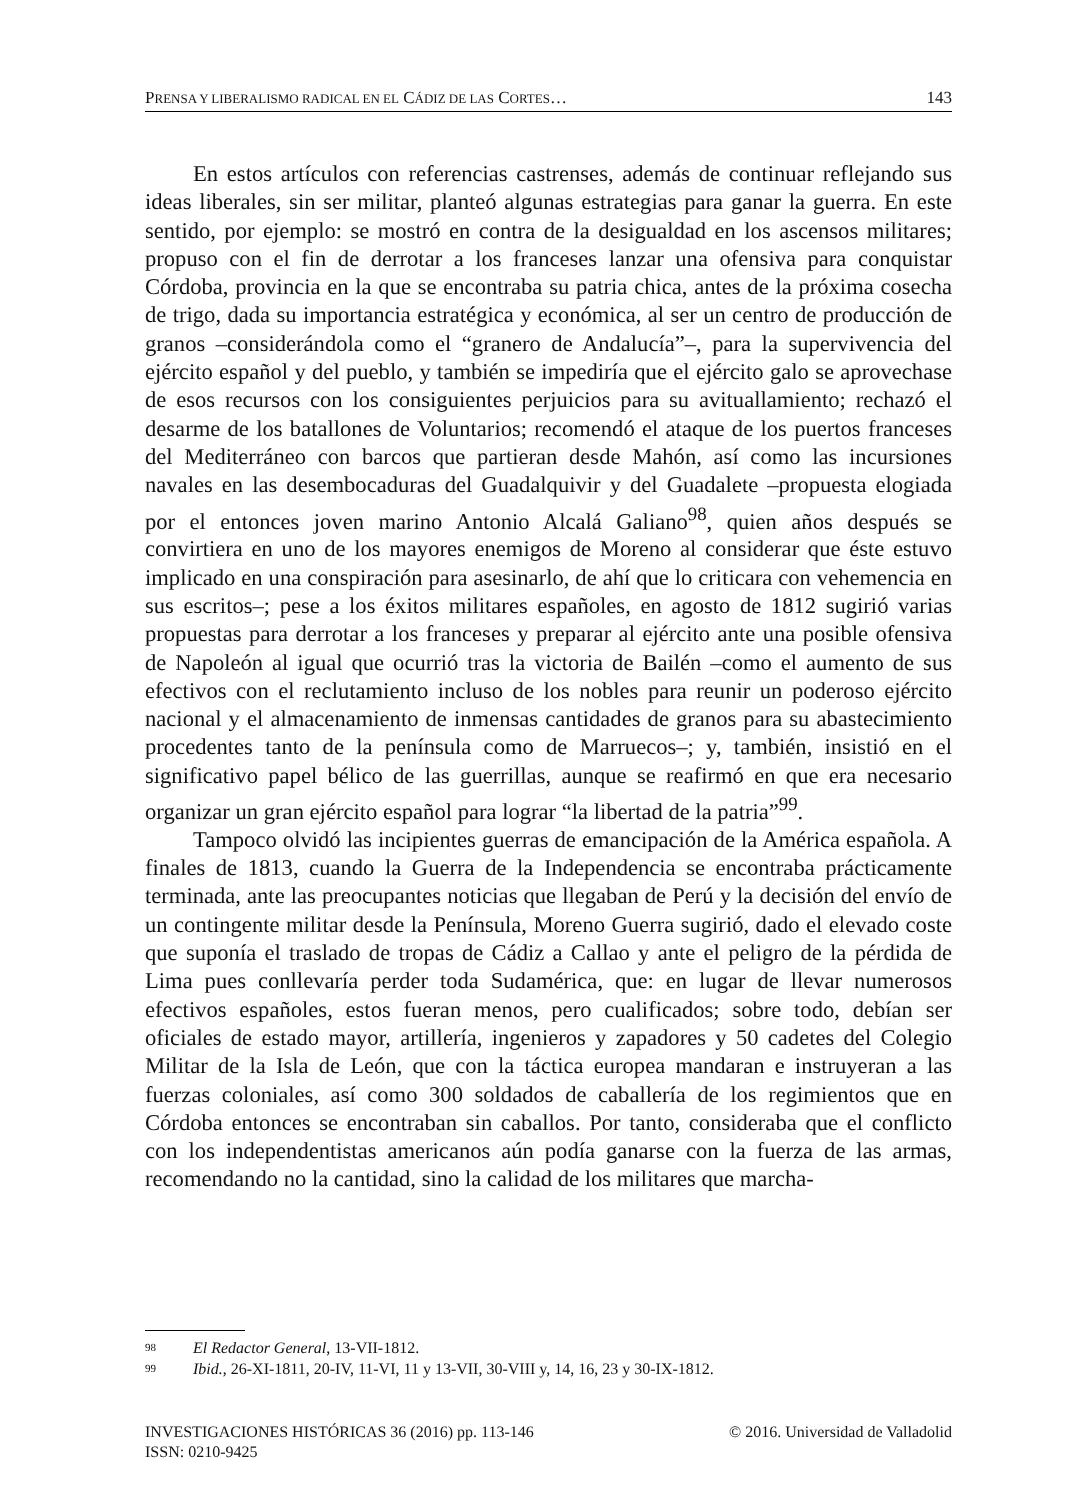PRENSA Y LIBERALISMO RADICAL EN EL CÁDIZ DE LAS CORTES… 143
En estos artículos con referencias castrenses, además de continuar reflejando sus ideas liberales, sin ser militar, planteó algunas estrategias para ganar la guerra. En este sentido, por ejemplo: se mostró en contra de la desigualdad en los ascensos militares; propuso con el fin de derrotar a los franceses lanzar una ofensiva para conquistar Córdoba, provincia en la que se encontraba su patria chica, antes de la próxima cosecha de trigo, dada su importancia estratégica y económica, al ser un centro de producción de granos –considerándola como el “granero de Andalucía”–, para la supervivencia del ejército español y del pueblo, y también se impediría que el ejército galo se aprovechase de esos recursos con los consiguientes perjuicios para su avituallamiento; rechazó el desarme de los batallones de Voluntarios; recomendó el ataque de los puertos franceses del Mediterráneo con barcos que partieran desde Mahón, así como las incursiones navales en las desembocaduras del Guadalquivir y del Guadalete –propuesta elogiada por el entonces joven marino Antonio Alcalá Galiano<sup>98</sup>, quien años después se convirtiera en uno de los mayores enemigos de Moreno al considerar que éste estuvo implicado en una conspiración para asesinarlo, de ahí que lo criticara con vehemencia en sus escritos–; pese a los éxitos militares españoles, en agosto de 1812 sugirió varias propuestas para derrotar a los franceses y preparar al ejército ante una posible ofensiva de Napoleón al igual que ocurrió tras la victoria de Bailén –como el aumento de sus efectivos con el reclutamiento incluso de los nobles para reunir un poderoso ejército nacional y el almacenamiento de inmensas cantidades de granos para su abastecimiento procedentes tanto de la península como de Marruecos–; y, también, insistió en el significativo papel bélico de las guerrillas, aunque se reafirmó en que era necesario organizar un gran ejército español para lograr “la libertad de la patria”<sup>99</sup>.
Tampoco olvidó las incipientes guerras de emancipación de la América española. A finales de 1813, cuando la Guerra de la Independencia se encontraba prácticamente terminada, ante las preocupantes noticias que llegaban de Perú y la decisión del envío de un contingente militar desde la Península, Moreno Guerra sugirió, dado el elevado coste que suponía el traslado de tropas de Cádiz a Callao y ante el peligro de la pérdida de Lima pues conllevaría perder toda Sudamérica, que: en lugar de llevar numerosos efectivos españoles, estos fueran menos, pero cualificados; sobre todo, debían ser oficiales de estado mayor, artillería, ingenieros y zapadores y 50 cadetes del Colegio Militar de la Isla de León, que con la táctica europea mandaran e instruyeran a las fuerzas coloniales, así como 300 soldados de caballería de los regimientos que en Córdoba entonces se encontraban sin caballos. Por tanto, consideraba que el conflicto con los independentistas americanos aún podía ganarse con la fuerza de las armas, recomendando no la cantidad, sino la calidad de los militares que marcha-
<sup>98</sup> El Redactor General, 13-VII-1812.
<sup>99</sup> Ibid., 26-XI-1811, 20-IV, 11-VI, 11 y 13-VII, 30-VIII y, 14, 16, 23 y 30-IX-1812.
INVESTIGACIONES HISTÓRICAS 36 (2016) pp. 113-146 © 2016. Universidad de Valladolid
ISSN: 0210-9425